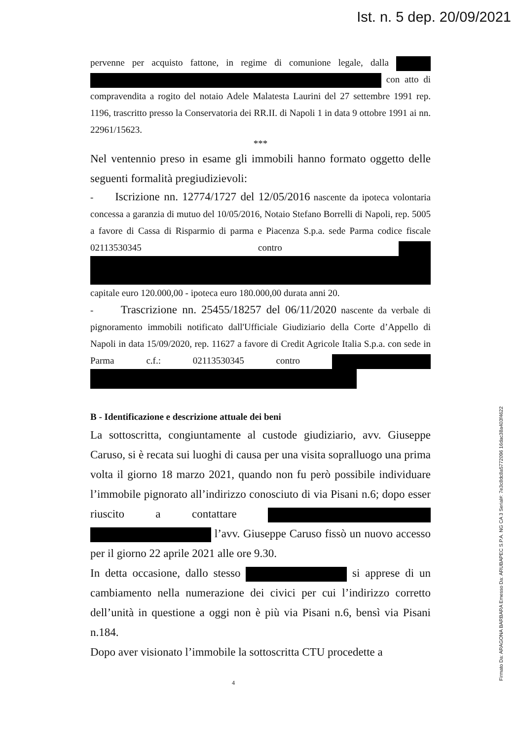Ist. n. 5 dep. 20/09/2021
pervenne per acquisto fattone, in regime di comunione legale, dalla con atto di compravendita a rogito del notaio Adele Malatesta Laurini del 27 settembre 1991 rep. 1196, trascritto presso la Conservatoria dei RR.II. di Napoli 1 in data 9 ottobre 1991 ai nn. 22961/15623.
***
Nel ventennio preso in esame gli immobili hanno formato oggetto delle seguenti formalità pregiudizievoli:
- Iscrizione nn. 12774/1727 del 12/05/2016 nascente da ipoteca volontaria concessa a garanzia di mutuo del 10/05/2016, Notaio Stefano Borrelli di Napoli, rep. 5005 a favore di Cassa di Risparmio di parma e Piacenza S.p.a. sede Parma codice fiscale 02113530345 contro capitale euro 120.000,00 - ipoteca euro 180.000,00 durata anni 20.
- Trascrizione nn. 25455/18257 del 06/11/2020 nascente da verbale di pignoramento immobili notificato dall'Ufficiale Giudiziario della Corte d’Appello di Napoli in data 15/09/2020, rep. 11627 a favore di Credit Agricole Italia S.p.a. con sede in Parma c.f.: 02113530345 contro
B - Identificazione e descrizione attuale dei beni
La sottoscritta, congiuntamente al custode giudiziario, avv. Giuseppe Caruso, si è recata sui luoghi di causa per una visita sopralluogo una prima volta il giorno 18 marzo 2021, quando non fu però possibile individuare l’immobile pignorato all’indirizzo conosciuto di via Pisani n.6; dopo esser riuscito a contattare l’avv. Giuseppe Caruso fissò un nuovo accesso per il giorno 22 aprile 2021 alle ore 9.30.
In detta occasione, dallo stesso si apprese di un cambiamento nella numerazione dei civici per cui l’indirizzo corretto dell’unità in questione a oggi non è più via Pisani n.6, bensì via Pisani n.184.
Dopo aver visionato l’immobile la sottoscritta CTU procedette a
4 Firmato Da: ARAGONA BARBARA Emesso Da: ARUBAPEC S.P.A. NG CA 3 Serial#: 7e3c8dc8a5772096 16dac38a403f4622